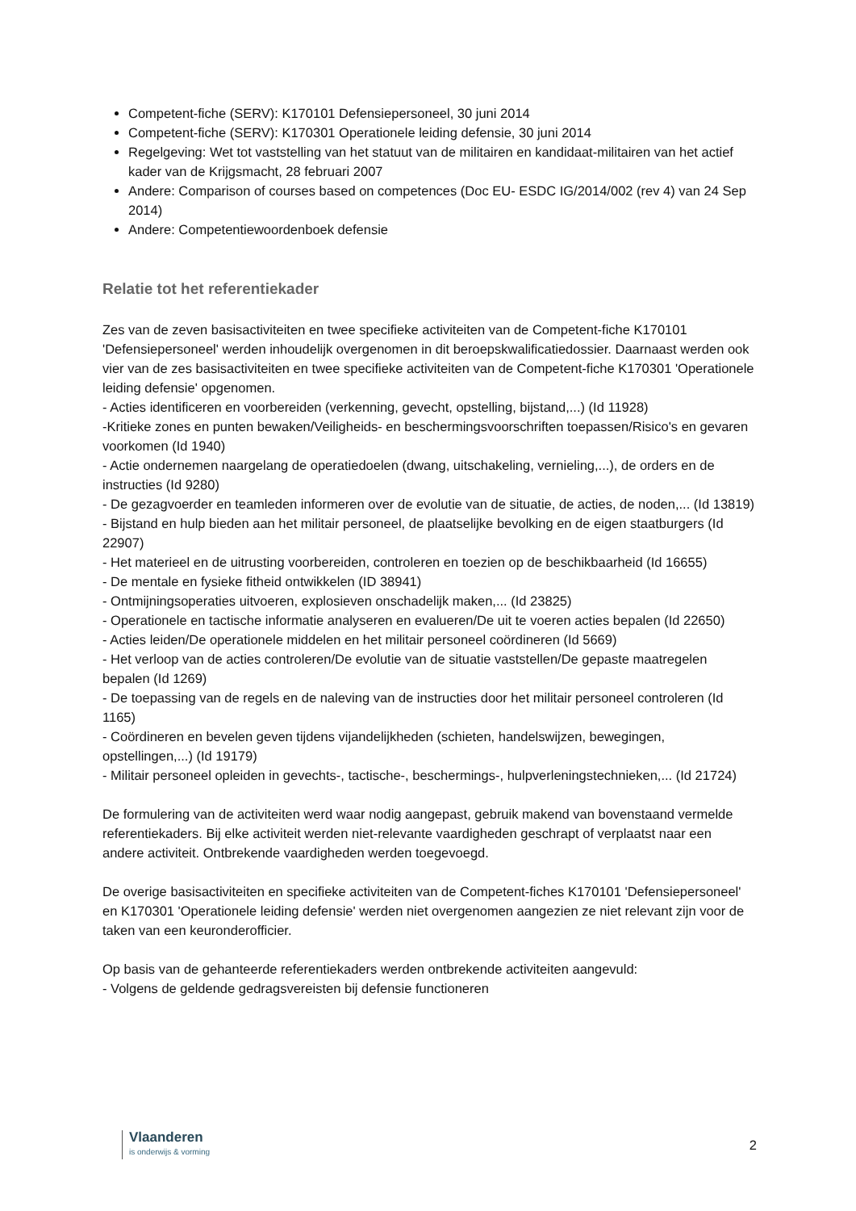Competent-fiche (SERV): K170101 Defensiepersoneel, 30 juni 2014
Competent-fiche (SERV): K170301 Operationele leiding defensie, 30 juni 2014
Regelgeving: Wet tot vaststelling van het statuut van de militairen en kandidaat-militairen van het actief kader van de Krijgsmacht, 28 februari 2007
Andere: Comparison of courses based on competences (Doc EU- ESDC IG/2014/002 (rev 4) van 24 Sep 2014)
Andere: Competentiewoordenboek defensie
Relatie tot het referentiekader
Zes van de zeven basisactiviteiten en twee specifieke activiteiten van de Competent-fiche K170101 'Defensiepersoneel' werden inhoudelijk overgenomen in dit beroepskwalificatiedossier. Daarnaast werden ook vier van de zes basisactiviteiten en twee specifieke activiteiten van de Competent-fiche K170301 'Operationele leiding defensie' opgenomen.
- Acties identificeren en voorbereiden (verkenning, gevecht, opstelling, bijstand,...) (Id 11928)
-Kritieke zones en punten bewaken/Veiligheids- en beschermingsvoorschriften toepassen/Risico's en gevaren voorkomen (Id 1940)
- Actie ondernemen naargelang de operatiedoelen (dwang, uitschakeling, vernieling,...), de orders en de instructies (Id 9280)
- De gezagvoerder en teamleden informeren over de evolutie van de situatie, de acties, de noden,... (Id 13819)
- Bijstand en hulp bieden aan het militair personeel, de plaatselijke bevolking en de eigen staatburgers (Id 22907)
- Het materieel en de uitrusting voorbereiden, controleren en toezien op de beschikbaarheid (Id 16655)
- De mentale en fysieke fitheid ontwikkelen (ID 38941)
- Ontmijningsoperaties uitvoeren, explosieven onschadelijk maken,... (Id 23825)
- Operationele en tactische informatie analyseren en evalueren/De uit te voeren acties bepalen (Id 22650)
- Acties leiden/De operationele middelen en het militair personeel coördineren (Id 5669)
- Het verloop van de acties controleren/De evolutie van de situatie vaststellen/De gepaste maatregelen bepalen (Id 1269)
- De toepassing van de regels en de naleving van de instructies door het militair personeel controleren (Id 1165)
- Coördineren en bevelen geven tijdens vijandelijkheden (schieten, handelswijzen, bewegingen, opstellingen,...) (Id 19179)
- Militair personeel opleiden in gevechts-, tactische-, beschermings-, hulpverleningstechnieken,... (Id 21724)
De formulering van de activiteiten werd waar nodig aangepast, gebruik makend van bovenstaand vermelde referentiekaders. Bij elke activiteit werden niet-relevante vaardigheden geschrapt of verplaatst naar een andere activiteit. Ontbrekende vaardigheden werden toegevoegd.
De overige basisactiviteiten en specifieke activiteiten van de Competent-fiches K170101 'Defensiepersoneel' en K170301 'Operationele leiding defensie' werden niet overgenomen aangezien ze niet relevant zijn voor de taken van een keuronderofficier.
Op basis van de gehanteerde referentiekaders werden ontbrekende activiteiten aangevuld:
- Volgens de geldende gedragsvereisten bij defensie functioneren
Vlaanderen
is onderwijs & vorming
2